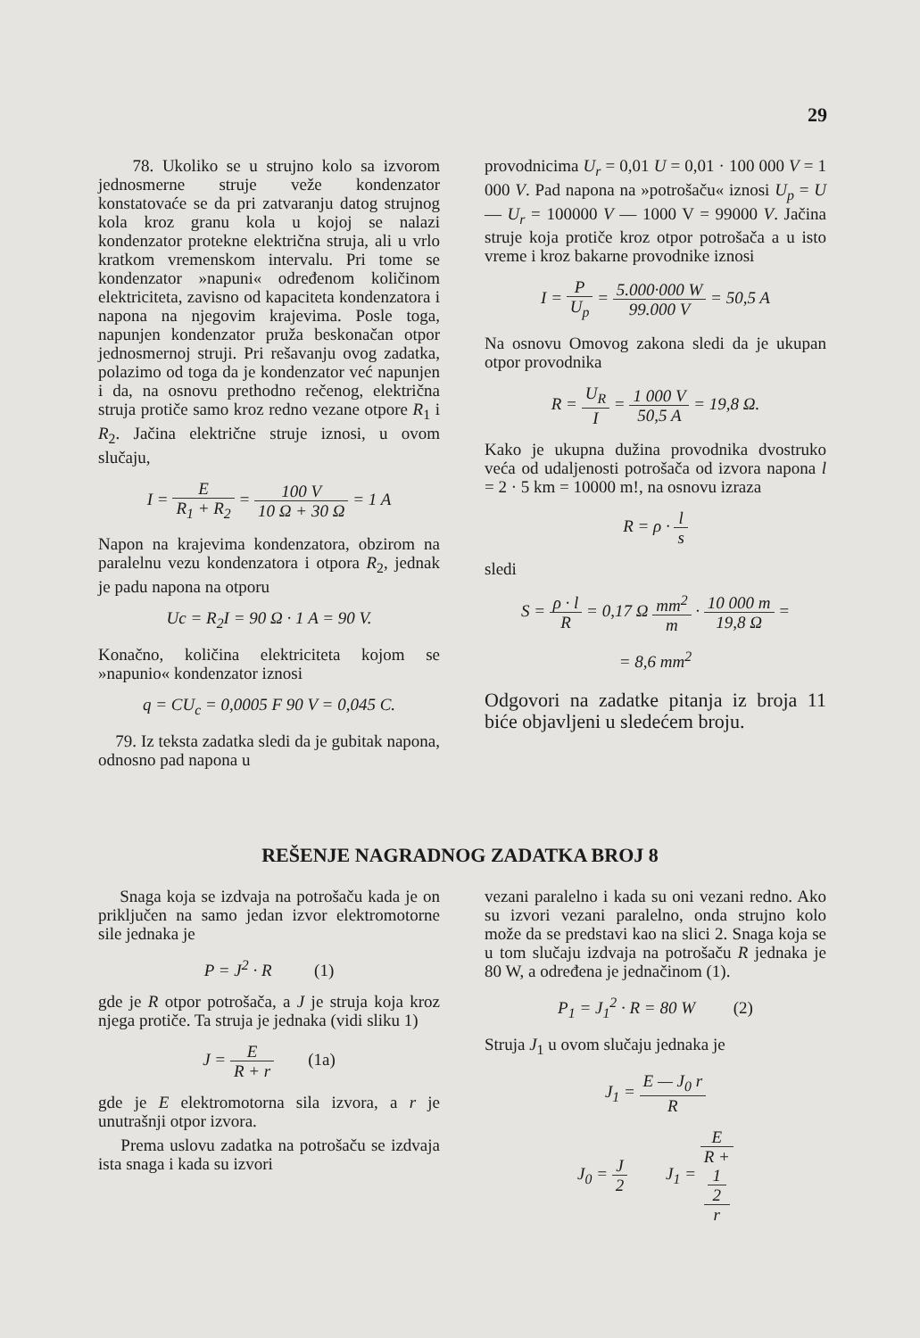29
78. Ukoliko se u strujno kolo sa izvorom jednosmerne struje veže kondenzator konstatovaće se da pri zatvaranju datog strujnog kola kroz granu kola u kojoj se nalazi kondenzator protekne električna struja, ali u vrlo kratkom vremenskom intervalu. Pri tome se kondenzator »napuni« određenom količinom elektriciteta, zavisno od kapaciteta kondenzatora i napona na njegovim krajevima. Posle toga, napunjen kondenzator pruža beskonačan otpor jednosmernoj struji. Pri rešavanju ovog zadatka, polazimo od toga da je kondenzator već napunjen i da, na osnovu prethodno rečenog, električna struja protiče samo kroz redno vezane otpore R<sub>1</sub> i R<sub>2</sub>. Jačina električne struje iznosi, u ovom slučaju,
I = E R<sub>1</sub> + R<sub>2</sub> = 100 V 10 Ω + 30 Ω = 1 A
Napon na krajevima kondenzatora, obzirom na paralelnu vezu kondenzatora i otpora R<sub>2</sub>, jednak je padu napona na otporu
Uc = R<sub>2</sub>I = 90 Ω · 1 A = 90 V.
Konačno, količina elektriciteta kojom se »napunio« kondenzator iznosi
q = CU<sub>c</sub> = 0,0005 F 90 V = 0,045 C.
79. Iz teksta zadatka sledi da je gubitak napona, odnosno pad napona u
provodnicima U<sub>r</sub> = 0,01 U = 0,01 · 100 000 V = 1 000 V. Pad napona na »potrošaču« iznosi U<sub>p</sub> = U — U<sub>r</sub> = 100000 V — 1000 V = 99000 V. Jačina struje koja protiče kroz otpor potrošača a u isto vreme i kroz bakarne provodnike iznosi
I = P U<sub>p</sub> = 5.000·000 W 99.000 V = 50,5 A
Na osnovu Omovog zakona sledi da je ukupan otpor provodnika
R = U<sub>R</sub> I = 1 000 V 50,5 A = 19,8 Ω.
Kako je ukupna dužina provodnika dvostruko veća od udaljenosti potrošača od izvora napona l = 2 · 5 km = 10000 m!, na osnovu izraza
R = ρ · l s
sledi
S = ρ · l R = 0,17 Ω mm<sup>2</sup> m · 10 000 m 19,8 Ω =
= 8,6 mm<sup>2</sup>
Odgovori na zadatke pitanja iz broja 11 biće objavljeni u sledećem broju.
REŠENJE NAGRADNOG ZADATKA BROJ 8
Snaga koja se izdvaja na potrošaču kada je on priključen na samo jedan izvor elektromotorne sile jednaka je
P = J<sup>2</sup> · R (1)
gde je R otpor potrošača, a J je struja koja kroz njega protiče. Ta struja je jednaka (vidi sliku 1)
J = E R + r (1a)
gde je E elektromotorna sila izvora, a r je unutrašnji otpor izvora.
Prema uslovu zadatka na potrošaču se izdvaja ista snaga i kada su izvori
vezani paralelno i kada su oni vezani redno. Ako su izvori vezani paralelno, onda strujno kolo može da se predstavi kao na slici 2. Snaga koja se u tom slučaju izdvaja na potrošaču R jednaka je 80 W, a određena je jednačinom (1).
P<sub>1</sub> = J<sub>1</sub><sup>2</sup> · R = 80 W (2)
Struja J<sub>1</sub> u ovom slučaju jednaka je
J<sub>1</sub> = E — J<sub>0</sub> r R
J<sub>0</sub> = J 2 J<sub>1</sub> = E R +
1
2
r